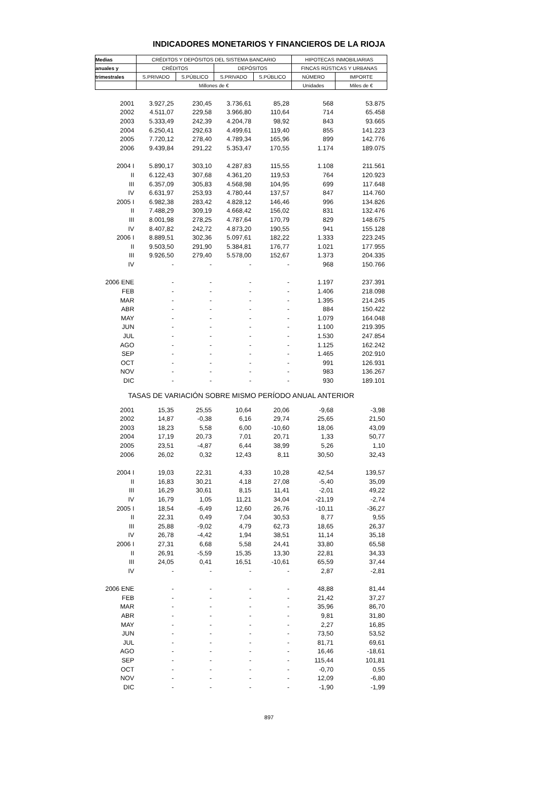INDICADORES MONETARIOS Y FINANCIEROS DE LA RIOJA
| Medias | CRÉDITOS Y DEPÓSITOS DEL SISTEMA BANCARIO | | | | HIPOTECAS INMOBILIARIAS | |
| --- | --- | --- | --- | --- | --- | --- |
| anuales y | CRÉDITOS | | DEPÓSITOS | | FINCAS RÚSTICAS Y URBANAS | |
| trimestrales | S.PRIVADO | S.PÚBLICO | S.PRIVADO | S.PÚBLICO | NÚMERO | IMPORTE |
| | Millones de € | | | | Unidades | Miles de € |
| 2001 | 3.927,25 | 230,45 | 3.736,61 | 85,28 | 568 | 53.875 |
| 2002 | 4.511,07 | 229,58 | 3.966,80 | 110,64 | 714 | 65.458 |
| 2003 | 5.333,49 | 242,39 | 4.204,78 | 98,92 | 843 | 93.665 |
| 2004 | 6.250,41 | 292,63 | 4.499,61 | 119,40 | 855 | 141.223 |
| 2005 | 7.720,12 | 278,40 | 4.789,34 | 165,96 | 899 | 142.776 |
| 2006 | 9.439,84 | 291,22 | 5.353,47 | 170,55 | 1.174 | 189.075 |
| 2004 I | 5.890,17 | 303,10 | 4.287,83 | 115,55 | 1.108 | 211.561 |
| II | 6.122,43 | 307,68 | 4.361,20 | 119,53 | 764 | 120.923 |
| III | 6.357,09 | 305,83 | 4.568,98 | 104,95 | 699 | 117.648 |
| IV | 6.631,97 | 253,93 | 4.780,44 | 137,57 | 847 | 114.760 |
| 2005 I | 6.982,38 | 283,42 | 4.828,12 | 146,46 | 996 | 134.826 |
| II | 7.488,29 | 309,19 | 4.668,42 | 156,02 | 831 | 132.476 |
| III | 8.001,98 | 278,25 | 4.787,64 | 170,79 | 829 | 148.675 |
| IV | 8.407,82 | 242,72 | 4.873,20 | 190,55 | 941 | 155.128 |
| 2006 I | 8.889,51 | 302,36 | 5.097,61 | 182,22 | 1.333 | 223.245 |
| II | 9.503,50 | 291,90 | 5.384,81 | 176,77 | 1.021 | 177.955 |
| III | 9.926,50 | 279,40 | 5.578,00 | 152,67 | 1.373 | 204.335 |
| IV | - | - | - | - | 968 | 150.766 |
| 2006 ENE | - | - | - | - | 1.197 | 237.391 |
| FEB | - | - | - | - | 1.406 | 218.098 |
| MAR | - | - | - | - | 1.395 | 214.245 |
| ABR | - | - | - | - | 884 | 150.422 |
| MAY | - | - | - | - | 1.079 | 164.048 |
| JUN | - | - | - | - | 1.100 | 219.395 |
| JUL | - | - | - | - | 1.530 | 247.854 |
| AGO | - | - | - | - | 1.125 | 162.242 |
| SEP | - | - | - | - | 1.465 | 202.910 |
| OCT | - | - | - | - | 991 | 126.931 |
| NOV | - | - | - | - | 983 | 136.267 |
| DIC | - | - | - | - | 930 | 189.101 |
| TASAS DE VARIACIÓN SOBRE MISMO PERÍODO ANUAL ANTERIOR | | | | | | |
| 2001 | 15,35 | 25,55 | 10,64 | 20,06 | -9,68 | -3,98 |
| 2002 | 14,87 | -0,38 | 6,16 | 29,74 | 25,65 | 21,50 |
| 2003 | 18,23 | 5,58 | 6,00 | -10,60 | 18,06 | 43,09 |
| 2004 | 17,19 | 20,73 | 7,01 | 20,71 | 1,33 | 50,77 |
| 2005 | 23,51 | -4,87 | 6,44 | 38,99 | 5,26 | 1,10 |
| 2006 | 26,02 | 0,32 | 12,43 | 8,11 | 30,50 | 32,43 |
| 2004 I | 19,03 | 22,31 | 4,33 | 10,28 | 42,54 | 139,57 |
| II | 16,83 | 30,21 | 4,18 | 27,08 | -5,40 | 35,09 |
| III | 16,29 | 30,61 | 8,15 | 11,41 | -2,01 | 49,22 |
| IV | 16,79 | 1,05 | 11,21 | 34,04 | -21,19 | -2,74 |
| 2005 I | 18,54 | -6,49 | 12,60 | 26,76 | -10,11 | -36,27 |
| II | 22,31 | 0,49 | 7,04 | 30,53 | 8,77 | 9,55 |
| III | 25,88 | -9,02 | 4,79 | 62,73 | 18,65 | 26,37 |
| IV | 26,78 | -4,42 | 1,94 | 38,51 | 11,14 | 35,18 |
| 2006 I | 27,31 | 6,68 | 5,58 | 24,41 | 33,80 | 65,58 |
| II | 26,91 | -5,59 | 15,35 | 13,30 | 22,81 | 34,33 |
| III | 24,05 | 0,41 | 16,51 | -10,61 | 65,59 | 37,44 |
| IV | - | - | - | - | 2,87 | -2,81 |
| 2006 ENE | - | - | - | - | 48,88 | 81,44 |
| FEB | - | - | - | - | 21,42 | 37,27 |
| MAR | - | - | - | - | 35,96 | 86,70 |
| ABR | - | - | - | - | 9,81 | 31,80 |
| MAY | - | - | - | - | 2,27 | 16,85 |
| JUN | - | - | - | - | 73,50 | 53,52 |
| JUL | - | - | - | - | 81,71 | 69,61 |
| AGO | - | - | - | - | 16,46 | -18,61 |
| SEP | - | - | - | - | 115,44 | 101,81 |
| OCT | - | - | - | - | -0,70 | 0,55 |
| NOV | - | - | - | - | 12,09 | -6,80 |
| DIC | - | - | - | - | -1,90 | -1,99 |
897